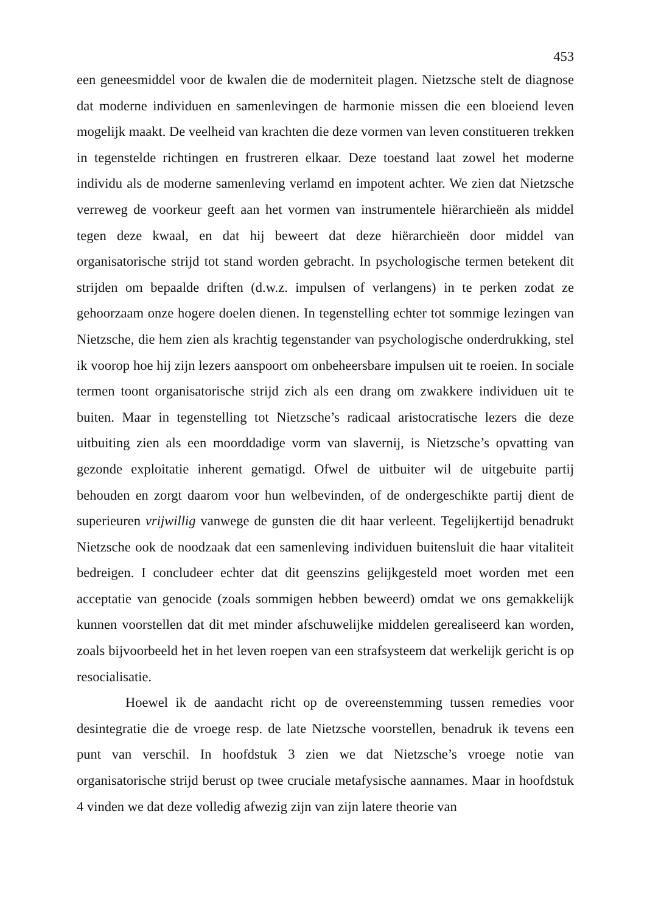453
een geneesmiddel voor de kwalen die de moderniteit plagen. Nietzsche stelt de diagnose dat moderne individuen en samenlevingen de harmonie missen die een bloeiend leven mogelijk maakt. De veelheid van krachten die deze vormen van leven constitueren trekken in tegenstelde richtingen en frustreren elkaar. Deze toestand laat zowel het moderne individu als de moderne samenleving verlamd en impotent achter. We zien dat Nietzsche verreweg de voorkeur geeft aan het vormen van instrumentele hiërarchieën als middel tegen deze kwaal, en dat hij beweert dat deze hiërarchieën door middel van organisatorische strijd tot stand worden gebracht. In psychologische termen betekent dit strijden om bepaalde driften (d.w.z. impulsen of verlangens) in te perken zodat ze gehoorzaam onze hogere doelen dienen. In tegenstelling echter tot sommige lezingen van Nietzsche, die hem zien als krachtig tegenstander van psychologische onderdrukking, stel ik voorop hoe hij zijn lezers aanspoort om onbeheersbare impulsen uit te roeien. In sociale termen toont organisatorische strijd zich als een drang om zwakkere individuen uit te buiten. Maar in tegenstelling tot Nietzsche’s radicaal aristocratische lezers die deze uitbuiting zien als een moorddadige vorm van slavernij, is Nietzsche’s opvatting van gezonde exploitatie inherent gematigd. Ofwel de uitbuiter wil de uitgebuite partij behouden en zorgt daarom voor hun welbevinden, of de ondergeschikte partij dient de superieuren vrijwillig vanwege de gunsten die dit haar verleent. Tegelijkertijd benadrukt Nietzsche ook de noodzaak dat een samenleving individuen buitensluit die haar vitaliteit bedreigen. I concludeer echter dat dit geenszins gelijkgesteld moet worden met een acceptatie van genocide (zoals sommigen hebben beweerd) omdat we ons gemakkelijk kunnen voorstellen dat dit met minder afschuwelijke middelen gerealiseerd kan worden, zoals bijvoorbeeld het in het leven roepen van een strafsysteem dat werkelijk gericht is op resocialisatie.
Hoewel ik de aandacht richt op de overeenstemming tussen remedies voor desintegratie die de vroege resp. de late Nietzsche voorstellen, benadruk ik tevens een punt van verschil. In hoofdstuk 3 zien we dat Nietzsche’s vroege notie van organisatorische strijd berust op twee cruciale metafysische aannames. Maar in hoofdstuk 4 vinden we dat deze volledig afwezig zijn van zijn latere theorie van